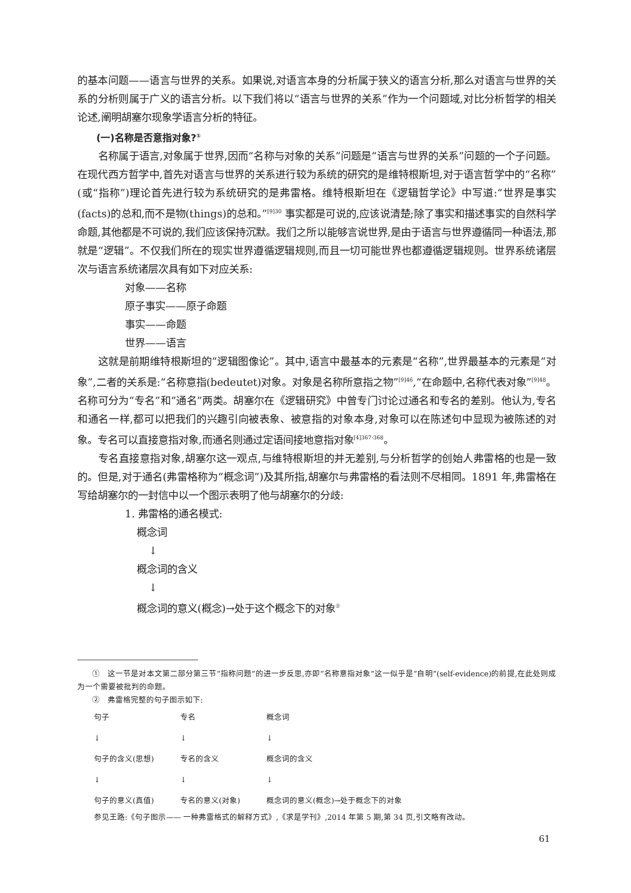的基本问题——语言与世界的关系。如果说,对语言本身的分析属于狭义的语言分析,那么对语言与世界的关系的分析则属于广义的语言分析。以下我们将以“语言与世界的关系”作为一个问题域,对比分析哲学的相关论述,阐明胡塞尔现象学语言分析的特征。
(一)名称是否意指对象?<sup>①</sup>
名称属于语言,对象属于世界,因而“名称与对象的关系”问题是“语言与世界的关系”问题的一个子问题。在现代西方哲学中,首先对语言与世界的关系进行较为系统的研究的是维特根斯坦,对于语言哲学中的“名称”(或“指称”)理论首先进行较为系统研究的是弗雷格。维特根斯坦在《逻辑哲学论》中写道:“世界是事实(facts)的总和,而不是物(things)的总和。”<sup>[9]30</sup> 事实都是可说的,应该说清楚;除了事实和描述事实的自然科学命题,其他都是不可说的,我们应该保持沉默。我们之所以能够言说世界,是由于语言与世界遵循同一种语法,那就是“逻辑”。不仅我们所在的现实世界遵循逻辑规则,而且一切可能世界也都遵循逻辑规则。世界系统诸层次与语言系统诸层次具有如下对应关系:
对象——名称
原子事实——原子命题
事实——命题
世界——语言
这就是前期维特根斯坦的“逻辑图像论”。其中,语言中最基本的元素是“名称”,世界最基本的元素是“对象”,二者的关系是:“名称意指(bedeutet)对象。对象是名称所意指之物”<sup>[9]46</sup>,“在命题中,名称代表对象”<sup>[9]48</sup>。名称可分为“专名”和“通名”两类。胡塞尔在《逻辑研究》中曾专门讨论过通名和专名的差别。他认为,专名和通名一样,都可以把我们的兴趣引向被表象、被意指的对象本身,对象可以在陈述句中显现为被陈述的对象。专名可以直接意指对象,而通名则通过定语间接地意指对象<sup>[4]367-368</sup>。
专名直接意指对象,胡塞尔这一观点,与维特根斯坦的并无差别,与分析哲学的创始人弗雷格的也是一致的。但是,对于通名(弗雷格称为“概念词”)及其所指,胡塞尔与弗雷格的看法则不尽相同。1891 年,弗雷格在写给胡塞尔的一封信中以一个图示表明了他与胡塞尔的分歧:
1. 弗雷格的通名模式:
概念词
↓
概念词的含义
↓
概念词的意义(概念)→处于这个概念下的对象<sup>②</sup>
①　这一节是对本文第二部分第三节“指称问题”的进一步反思,亦即“名称意指对象”这一似乎是“自明”(self-evidence)的前提,在此处则成为一个需要被批判的命题。
②　弗雷格完整的句子图示如下:
| 句子 | 专名 | 概念词 |
| ↓ | ↓ | ↓ |
| 句子的含义(思想) | 专名的含义 | 概念词的含义 |
| ↓ | ↓ | ↓ |
| 句子的意义(真值) | 专名的意义(对象) | 概念词的意义(概念)→处于概念下的对象 |
参见王路:《句子图示—— 一种弗雷格式的解释方式》,《求是学刊》,2014 年第 5 期,第 34 页,引文略有改动。
61